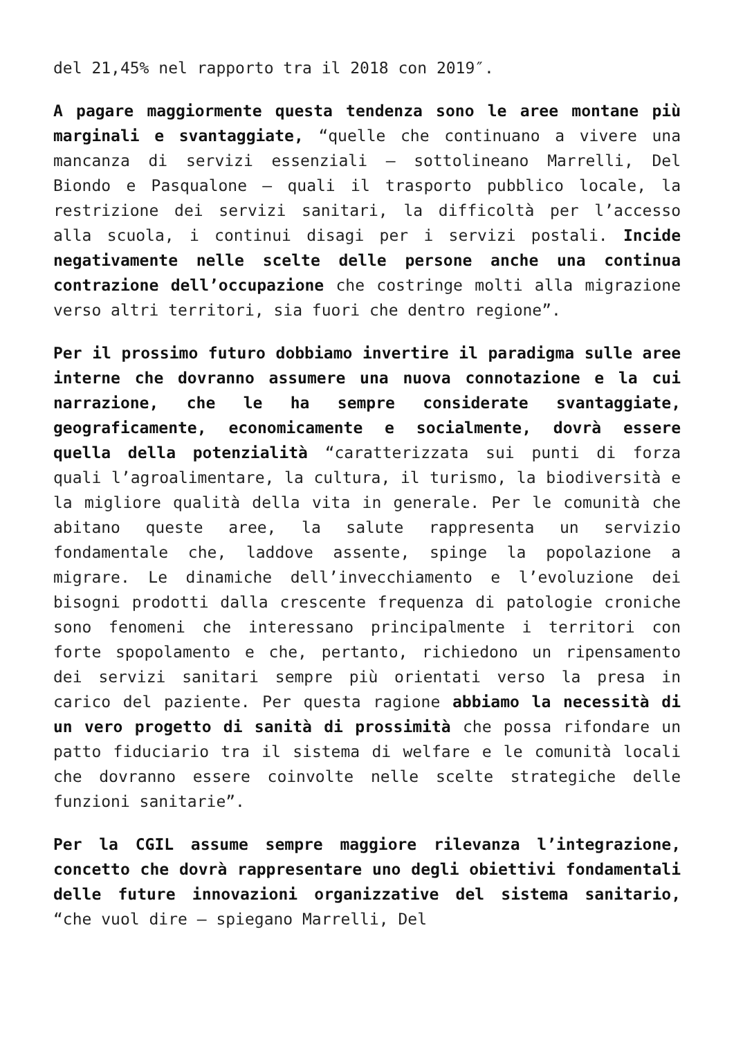del 21,45% nel rapporto tra il 2018 con 2019″.
A pagare maggiormente questa tendenza sono le aree montane più marginali e svantaggiate, “quelle che continuano a vivere una mancanza di servizi essenziali – sottolineano Marrelli, Del Biondo e Pasqualone – quali il trasporto pubblico locale, la restrizione dei servizi sanitari, la difficoltà per l’accesso alla scuola, i continui disagi per i servizi postali. Incide negativamente nelle scelte delle persone anche una continua contrazione dell’occupazione che costringe molti alla migrazione verso altri territori, sia fuori che dentro regione”.
Per il prossimo futuro dobbiamo invertire il paradigma sulle aree interne che dovranno assumere una nuova connotazione e la cui narrazione, che le ha sempre considerate svantaggiate, geograficamente, economicamente e socialmente, dovrà essere quella della potenzialità “caratterizzata sui punti di forza quali l’agroalimentare, la cultura, il turismo, la biodiversità e la migliore qualità della vita in generale. Per le comunità che abitano queste aree, la salute rappresenta un servizio fondamentale che, laddove assente, spinge la popolazione a migrare. Le dinamiche dell’invecchiamento e l’evoluzione dei bisogni prodotti dalla crescente frequenza di patologie croniche sono fenomeni che interessano principalmente i territori con forte spopolamento e che, pertanto, richiedono un ripensamento dei servizi sanitari sempre più orientati verso la presa in carico del paziente. Per questa ragione abbiamo la necessità di un vero progetto di sanità di prossimità che possa rifondare un patto fiduciario tra il sistema di welfare e le comunità locali che dovranno essere coinvolte nelle scelte strategiche delle funzioni sanitarie”.
Per la CGIL assume sempre maggiore rilevanza l’integrazione, concetto che dovrà rappresentare uno degli obiettivi fondamentali delle future innovazioni organizzative del sistema sanitario, “che vuol dire – spiegano Marrelli, Del